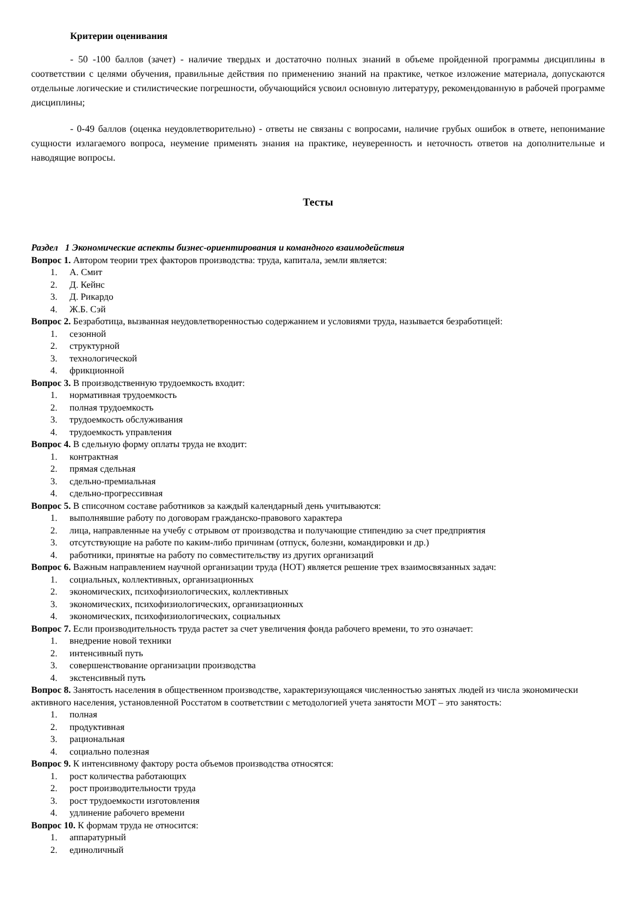Критерии оценивания
- 50 -100 баллов (зачет) - наличие твердых и достаточно полных знаний в объеме пройденной программы дисциплины в соответствии с целями обучения, правильные действия по применению знаний на практике, четкое изложение материала, допускаются отдельные логические и стилистические погрешности, обучающийся усвоил основную литературу, рекомендованную в рабочей программе дисциплины;
- 0-49 баллов (оценка неудовлетворительно) - ответы не связаны с вопросами, наличие грубых ошибок в ответе, непонимание сущности излагаемого вопроса, неумение применять знания на практике, неуверенность и неточность ответов на дополнительные и наводящие вопросы.
Тесты
Раздел 1 Экономические аспекты бизнес-ориентирования и командного взаимодействия
Вопрос 1. Автором теории трех факторов производства: труда, капитала, земли является:
1. А. Смит
2. Д. Кейнс
3. Д. Рикардо
4. Ж.Б. Сэй
Вопрос 2. Безработица, вызванная неудовлетворенностью содержанием и условиями труда, называется безработицей:
1. сезонной
2. структурной
3. технологической
4. фрикционной
Вопрос 3. В производственную трудоемкость входит:
1. нормативная трудоемкость
2. полная трудоемкость
3. трудоемкость обслуживания
4. трудоемкость управления
Вопрос 4. В сдельную форму оплаты труда не входит:
1. контрактная
2. прямая сдельная
3. сдельно-премиальная
4. сдельно-прогрессивная
Вопрос 5. В списочном составе работников за каждый календарный день учитываются:
1. выполнявшие работу по договорам гражданско-правового характера
2. лица, направленные на учебу с отрывом от производства и получающие стипендию за счет предприятия
3. отсутствующие на работе по каким-либо причинам (отпуск, болезни, командировки и др.)
4. работники, принятые на работу по совместительству из других организаций
Вопрос 6. Важным направлением научной организации труда (НОТ) является решение трех взаимосвязанных задач:
1. социальных, коллективных, организационных
2. экономических, психофизиологических, коллективных
3. экономических, психофизиологических, организационных
4. экономических, психофизиологических, социальных
Вопрос 7. Если производительность труда растет за счет увеличения фонда рабочего времени, то это означает:
1. внедрение новой техники
2. интенсивный путь
3. совершенствование организации производства
4. экстенсивный путь
Вопрос 8. Занятость населения в общественном производстве, характеризующаяся численностью занятых людей из числа экономически активного населения, установленной Росстатом в соответствии с методологией учета занятости МОТ – это занятость:
1. полная
2. продуктивная
3. рациональная
4. социально полезная
Вопрос 9. К интенсивному фактору роста объемов производства относятся:
1. рост количества работающих
2. рост производительности труда
3. рост трудоемкости изготовления
4. удлинение рабочего времени
Вопрос 10. К формам труда не относится:
1. аппаратурный
2. единоличный